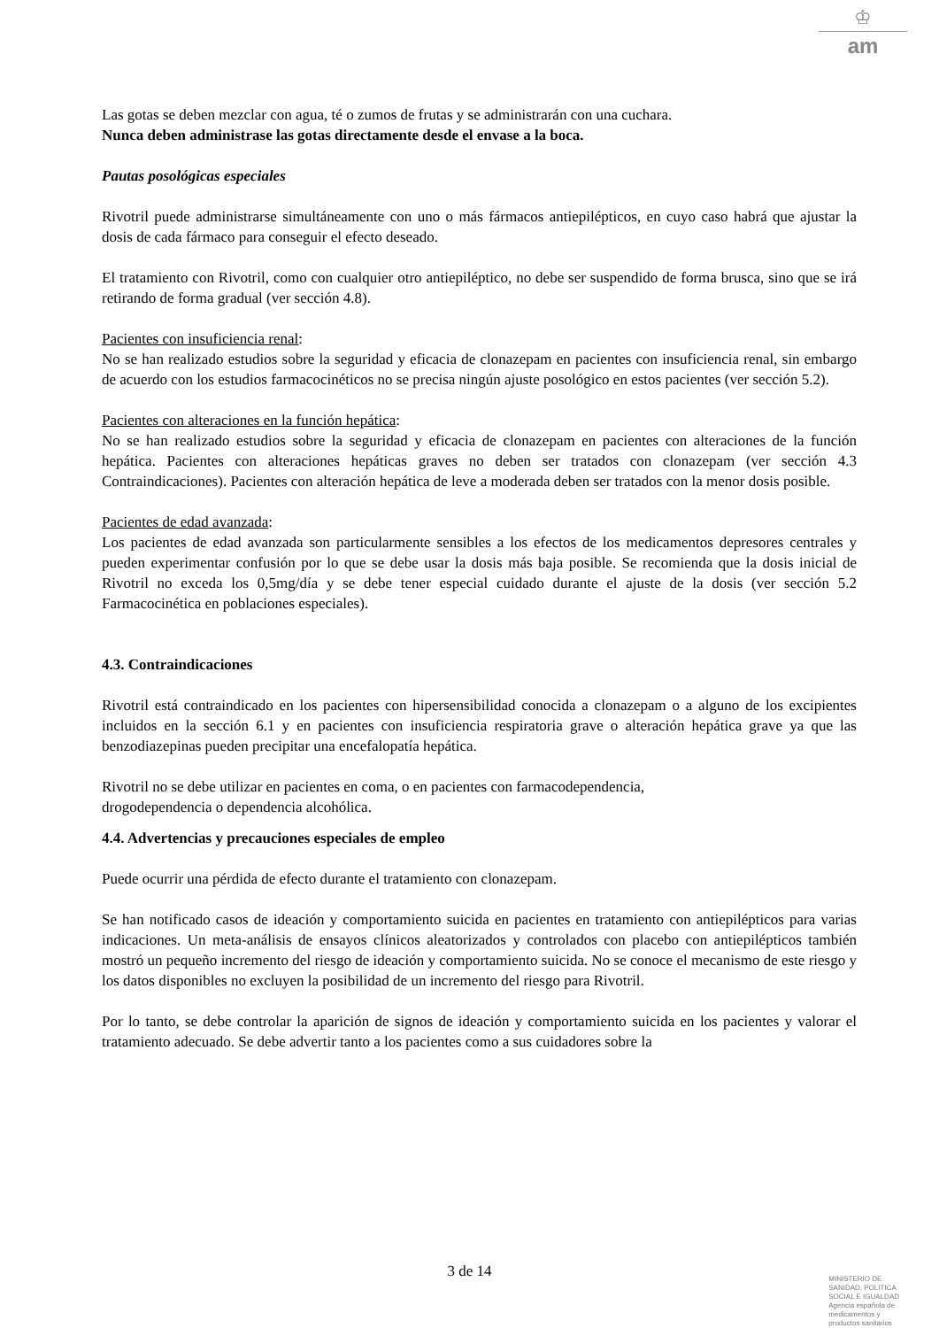♔
am
Las gotas se deben mezclar con agua, té o zumos de frutas y se administrarán con una cuchara.
Nunca deben administrase las gotas directamente desde el envase a la boca.
Pautas posológicas especiales
Rivotril puede administrarse simultáneamente con uno o más fármacos antiepilépticos, en cuyo caso habrá que ajustar la dosis de cada fármaco para conseguir el efecto deseado.
El tratamiento con Rivotril, como con cualquier otro antiepiléptico, no debe ser suspendido de forma brusca, sino que se irá retirando de forma gradual (ver sección 4.8).
Pacientes con insuficiencia renal:
No se han realizado estudios sobre la seguridad y eficacia de clonazepam en pacientes con insuficiencia renal, sin embargo de acuerdo con los estudios farmacocinéticos no se precisa ningún ajuste posológico en estos pacientes (ver sección 5.2).
Pacientes con alteraciones en la función hepática:
No se han realizado estudios sobre la seguridad y eficacia de clonazepam en pacientes con alteraciones de la función hepática. Pacientes con alteraciones hepáticas graves no deben ser tratados con clonazepam (ver sección 4.3 Contraindicaciones). Pacientes con alteración hepática de leve a moderada deben ser tratados con la menor dosis posible.
Pacientes de edad avanzada:
Los pacientes de edad avanzada son particularmente sensibles a los efectos de los medicamentos depresores centrales y pueden experimentar confusión por lo que se debe usar la dosis más baja posible. Se recomienda que la dosis inicial de Rivotril no exceda los 0,5mg/día y se debe tener especial cuidado durante el ajuste de la dosis (ver sección 5.2 Farmacocinética en poblaciones especiales).
4.3. Contraindicaciones
Rivotril está contraindicado en los pacientes con hipersensibilidad conocida a clonazepam o a alguno de los excipientes incluidos en la sección 6.1 y en pacientes con insuficiencia respiratoria grave o alteración hepática grave ya que las benzodiazepinas pueden precipitar una encefalopatía hepática.
Rivotril no se debe utilizar en pacientes en coma, o en pacientes con farmacodependencia,
drogodependencia o dependencia alcohólica.
4.4. Advertencias y precauciones especiales de empleo
Puede ocurrir una pérdida de efecto durante el tratamiento con clonazepam.
Se han notificado casos de ideación y comportamiento suicida en pacientes en tratamiento con antiepilépticos para varias indicaciones. Un meta-análisis de ensayos clínicos aleatorizados y controlados con placebo con antiepilépticos también mostró un pequeño incremento del riesgo de ideación y comportamiento suicida. No se conoce el mecanismo de este riesgo y los datos disponibles no excluyen la posibilidad de un incremento del riesgo para Rivotril.
Por lo tanto, se debe controlar la aparición de signos de ideación y comportamiento suicida en los pacientes y valorar el tratamiento adecuado. Se debe advertir tanto a los pacientes como a sus cuidadores sobre la
3 de 14
MINISTERIO DE
SANIDAD, POLITICA
SOCIAL E IGUALDAD
Agencia española de
medicamentos y
productos sanitarios